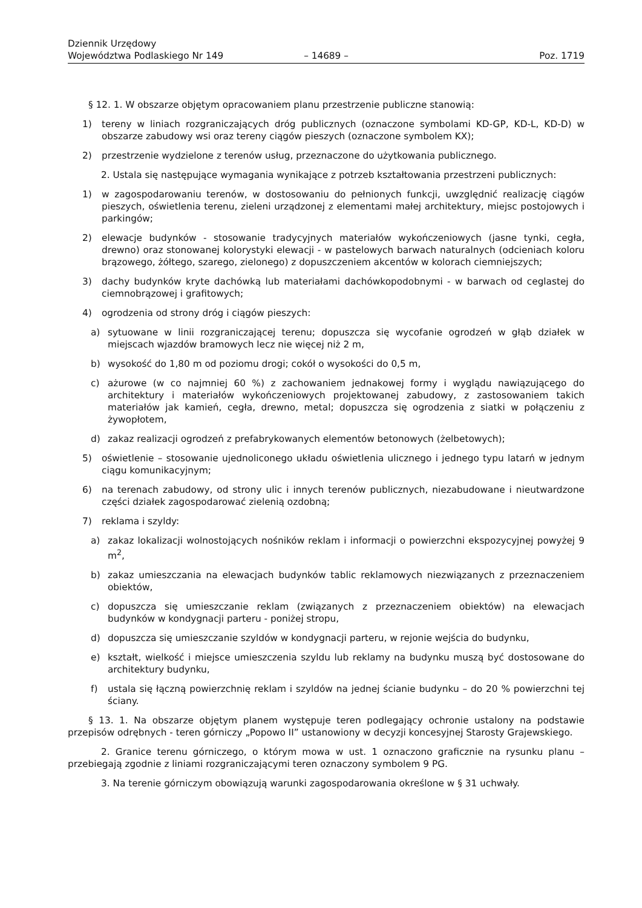Dziennik Urzędowy
Województwa Podlaskiego Nr 149
– 14689 –
Poz. 1719
§ 12. 1. W obszarze objętym opracowaniem planu przestrzenie publiczne stanowią:
1) tereny w liniach rozgraniczających dróg publicznych (oznaczone symbolami KD-GP, KD-L, KD-D) w obszarze zabudowy wsi oraz tereny ciągów pieszych (oznaczone symbolem KX);
2) przestrzenie wydzielone z terenów usług, przeznaczone do użytkowania publicznego.
2. Ustala się następujące wymagania wynikające z potrzeb kształtowania przestrzeni publicznych:
1) w zagospodarowaniu terenów, w dostosowaniu do pełnionych funkcji, uwzględnić realizację ciągów pieszych, oświetlenia terenu, zieleni urządzonej z elementami małej architektury, miejsc postojowych i parkingów;
2) elewacje budynków - stosowanie tradycyjnych materiałów wykończeniowych (jasne tynki, cegła, drewno) oraz stonowanej kolorystyki elewacji - w pastelowych barwach naturalnych (odcieniach koloru brązowego, żółtego, szarego, zielonego) z dopuszczeniem akcentów w kolorach ciemniejszych;
3) dachy budynków kryte dachówką lub materiałami dachówkopodobnymi - w barwach od ceglastej do ciemnobrązowej i grafitowych;
4) ogrodzenia od strony dróg i ciągów pieszych:
a) sytuowane w linii rozgraniczającej terenu; dopuszcza się wycofanie ogrodzeń w głąb działek w miejscach wjazdów bramowych lecz nie więcej niż 2 m,
b) wysokość do 1,80 m od poziomu drogi; cokół o wysokości do 0,5 m,
c) ażurowe (w co najmniej 60 %) z zachowaniem jednakowej formy i wyglądu nawiązującego do architektury i materiałów wykończeniowych projektowanej zabudowy, z zastosowaniem takich materiałów jak kamień, cegła, drewno, metal; dopuszcza się ogrodzenia z siatki w połączeniu z żywopłotem,
d) zakaz realizacji ogrodzeń z prefabrykowanych elementów betonowych (żelbetowych);
5) oświetlenie – stosowanie ujednoliconego układu oświetlenia ulicznego i jednego typu latarń w jednym ciągu komunikacyjnym;
6) na terenach zabudowy, od strony ulic i innych terenów publicznych, niezabudowane i nieutwardzone części działek zagospodarować zielenią ozdobną;
7) reklama i szyldy:
a) zakaz lokalizacji wolnostojących nośników reklam i informacji o powierzchni ekspozycyjnej powyżej 9 m<sup>2</sup>,
b) zakaz umieszczania na elewacjach budynków tablic reklamowych niezwiązanych z przeznaczeniem obiektów,
c) dopuszcza się umieszczanie reklam (związanych z przeznaczeniem obiektów) na elewacjach budynków w kondygnacji parteru - poniżej stropu,
d) dopuszcza się umieszczanie szyldów w kondygnacji parteru, w rejonie wejścia do budynku,
e) kształt, wielkość i miejsce umieszczenia szyldu lub reklamy na budynku muszą być dostosowane do architektury budynku,
f) ustala się łączną powierzchnię reklam i szyldów na jednej ścianie budynku – do 20 % powierzchni tej ściany.
§ 13. 1. Na obszarze objętym planem występuje teren podlegający ochronie ustalony na podstawie przepisów odrębnych - teren górniczy „Popowo II” ustanowiony w decyzji koncesyjnej Starosty Grajewskiego.
2. Granice terenu górniczego, o którym mowa w ust. 1 oznaczono graficznie na rysunku planu – przebiegają zgodnie z liniami rozgraniczającymi teren oznaczony symbolem 9 PG.
3. Na terenie górniczym obowiązują warunki zagospodarowania określone w § 31 uchwały.